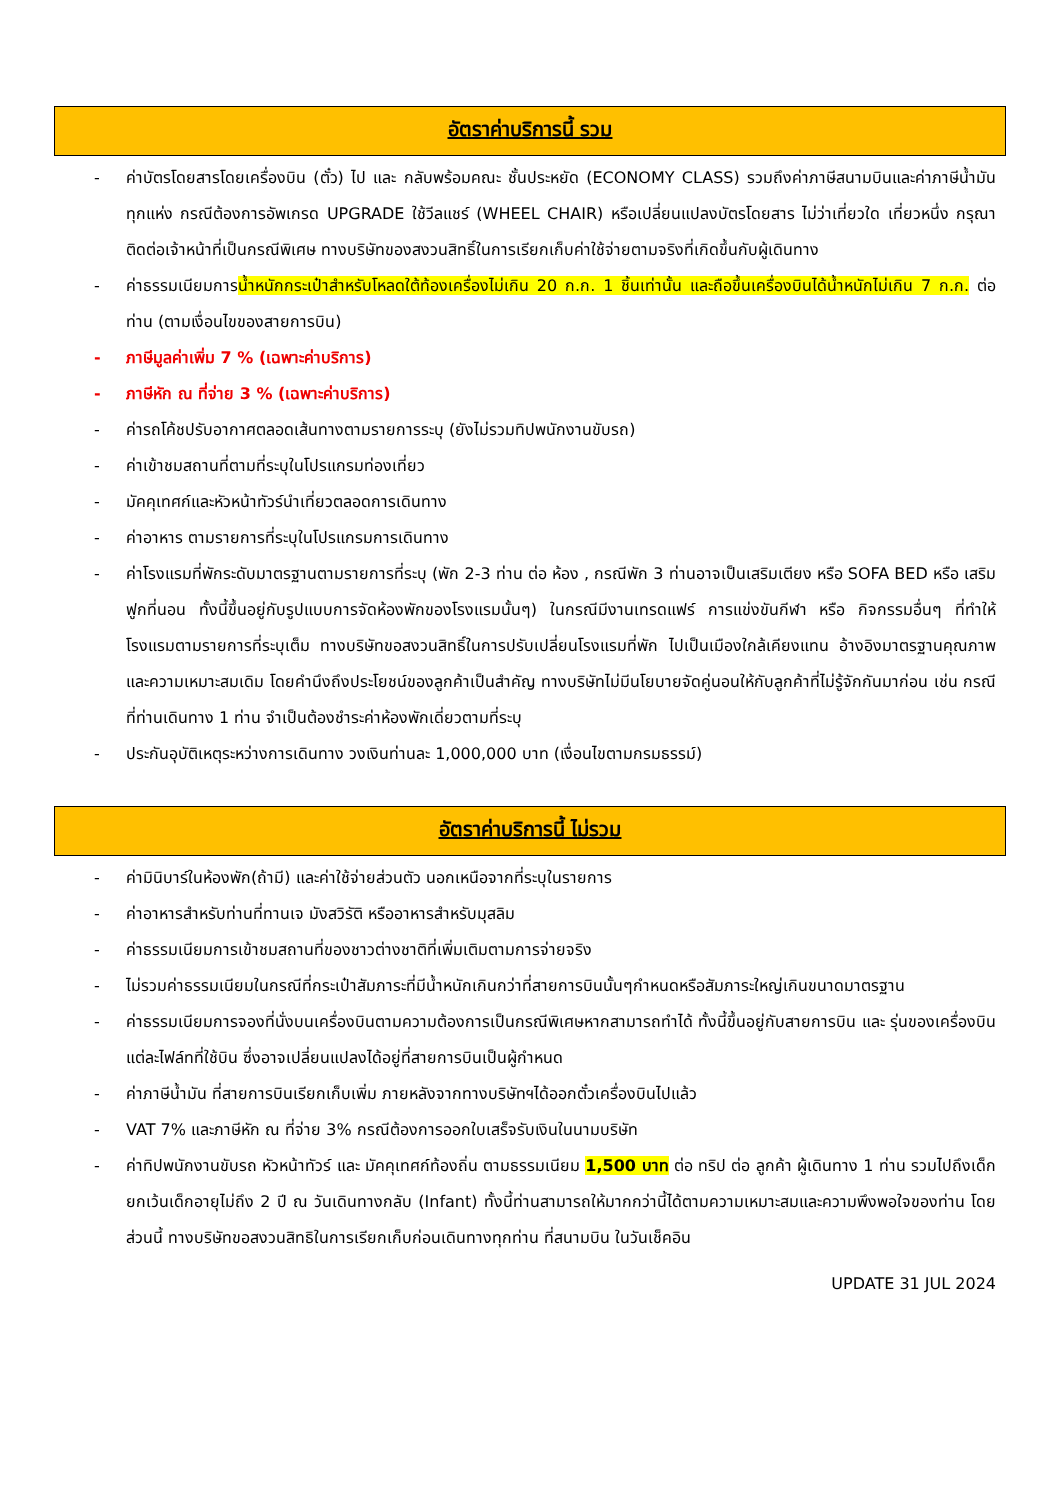อัตราค่าบริการนี้ รวม
- ค่าบัตรโดยสารโดยเครื่องบิน (ตั๋ว) ไป และ กลับพร้อมคณะ ชั้นประหยัด (ECONOMY CLASS) รวมถึงค่าภาษีสนามบินและค่าภาษีน้ำมันทุกแห่ง กรณีต้องการอัพเกรด UPGRADE ใช้วีลแชร์ (WHEEL CHAIR) หรือเปลี่ยนแปลงบัตรโดยสาร ไม่ว่าเที่ยวใด เที่ยวหนึ่ง กรุณาติดต่อเจ้าหน้าที่เป็นกรณีพิเศษ ทางบริษัทของสงวนสิทธิ์ในการเรียกเก็บค่าใช้จ่ายตามจริงที่เกิดขึ้นกับผู้เดินทาง
- ค่าธรรมเนียมการน้ำหนักกระเป๋าสำหรับโหลดใต้ท้องเครื่องไม่เกิน 20 ก.ก. 1 ชิ้นเท่านั้น และถือขึ้นเครื่องบินได้น้ำหนักไม่เกิน 7 ก.ก. ต่อท่าน (ตามเงื่อนไขของสายการบิน)
- ภาษีมูลค่าเพิ่ม 7 % (เฉพาะค่าบริการ)
- ภาษีหัก ณ ที่จ่าย 3 % (เฉพาะค่าบริการ)
- ค่ารถโค้ชปรับอากาศตลอดเส้นทางตามรายการระบุ (ยังไม่รวมทิปพนักงานขับรถ)
- ค่าเข้าชมสถานที่ตามที่ระบุในโปรแกรมท่องเที่ยว
- มัคคุเทศก์และหัวหน้าทัวร์นำเที่ยวตลอดการเดินทาง
- ค่าอาหาร ตามรายการที่ระบุในโปรแกรมการเดินทาง
- ค่าโรงแรมที่พักระดับมาตรฐานตามรายการที่ระบุ (พัก 2-3 ท่าน ต่อ ห้อง , กรณีพัก 3 ท่านอาจเป็นเสริมเตียง หรือ SOFA BED หรือ เสริมฟูกที่นอน ทั้งนี้ขึ้นอยู่กับรูปแบบการจัดห้องพักของโรงแรมนั้นๆ) ในกรณีมีงานเทรดแฟร์ การแข่งขันกีฬา หรือ กิจกรรมอื่นๆ ที่ทำให้โรงแรมตามรายการที่ระบุเต็ม ทางบริษัทขอสงวนสิทธิ์ในการปรับเปลี่ยนโรงแรมที่พัก ไปเป็นเมืองใกล้เคียงแทน อ้างอิงมาตรฐานคุณภาพและความเหมาะสมเดิม โดยคำนึงถึงประโยชน์ของลูกค้าเป็นสำคัญ ทางบริษัทไม่มีนโยบายจัดคู่นอนให้กับลูกค้าที่ไม่รู้จักกันมาก่อน เช่น กรณีที่ท่านเดินทาง 1 ท่าน จำเป็นต้องชำระค่าห้องพักเดี่ยวตามที่ระบุ
- ประกันอุบัติเหตุระหว่างการเดินทาง วงเงินท่านละ 1,000,000 บาท (เงื่อนไขตามกรมธรรม์)
อัตราค่าบริการนี้ ไม่รวม
- ค่ามินิบาร์ในห้องพัก(ถ้ามี) และค่าใช้จ่ายส่วนตัว นอกเหนือจากที่ระบุในรายการ
- ค่าอาหารสำหรับท่านที่ทานเจ มังสวิรัติ หรืออาหารสำหรับมุสลิม
- ค่าธรรมเนียมการเข้าชมสถานที่ของชาวต่างชาติที่เพิ่มเติมตามการจ่ายจริง
- ไม่รวมค่าธรรมเนียมในกรณีที่กระเป๋าสัมภาระที่มีน้ำหนักเกินกว่าที่สายการบินนั้นๆกำหนดหรือสัมภาระใหญ่เกินขนาดมาตรฐาน
- ค่าธรรมเนียมการจองที่นั่งบนเครื่องบินตามความต้องการเป็นกรณีพิเศษหากสามารถทำได้ ทั้งนี้ขึ้นอยู่กับสายการบิน และ รุ่นของเครื่องบินแต่ละไฟล์ทที่ใช้บิน ซึ่งอาจเปลี่ยนแปลงได้อยู่ที่สายการบินเป็นผู้กำหนด
- ค่าภาษีน้ำมัน ที่สายการบินเรียกเก็บเพิ่ม ภายหลังจากทางบริษัทฯได้ออกตั๋วเครื่องบินไปแล้ว
- VAT 7% และภาษีหัก ณ ที่จ่าย 3% กรณีต้องการออกใบเสร็จรับเงินในนามบริษัท
- ค่าทิปพนักงานขับรถ หัวหน้าทัวร์ และ มัคคุเทศก์ท้องถิ่น ตามธรรมเนียม 1,500 บาท ต่อ ทริป ต่อ ลูกค้า ผู้เดินทาง 1 ท่าน รวมไปถึงเด็ก ยกเว้นเด็กอายุไม่ถึง 2 ปี ณ วันเดินทางกลับ (Infant) ทั้งนี้ท่านสามารถให้มากกว่านี้ได้ตามความเหมาะสมและความพึงพอใจของท่าน โดยส่วนนี้ ทางบริษัทขอสงวนสิทธิในการเรียกเก็บก่อนเดินทางทุกท่าน ที่สนามบิน ในวันเช็คอิน
UPDATE 31 JUL 2024